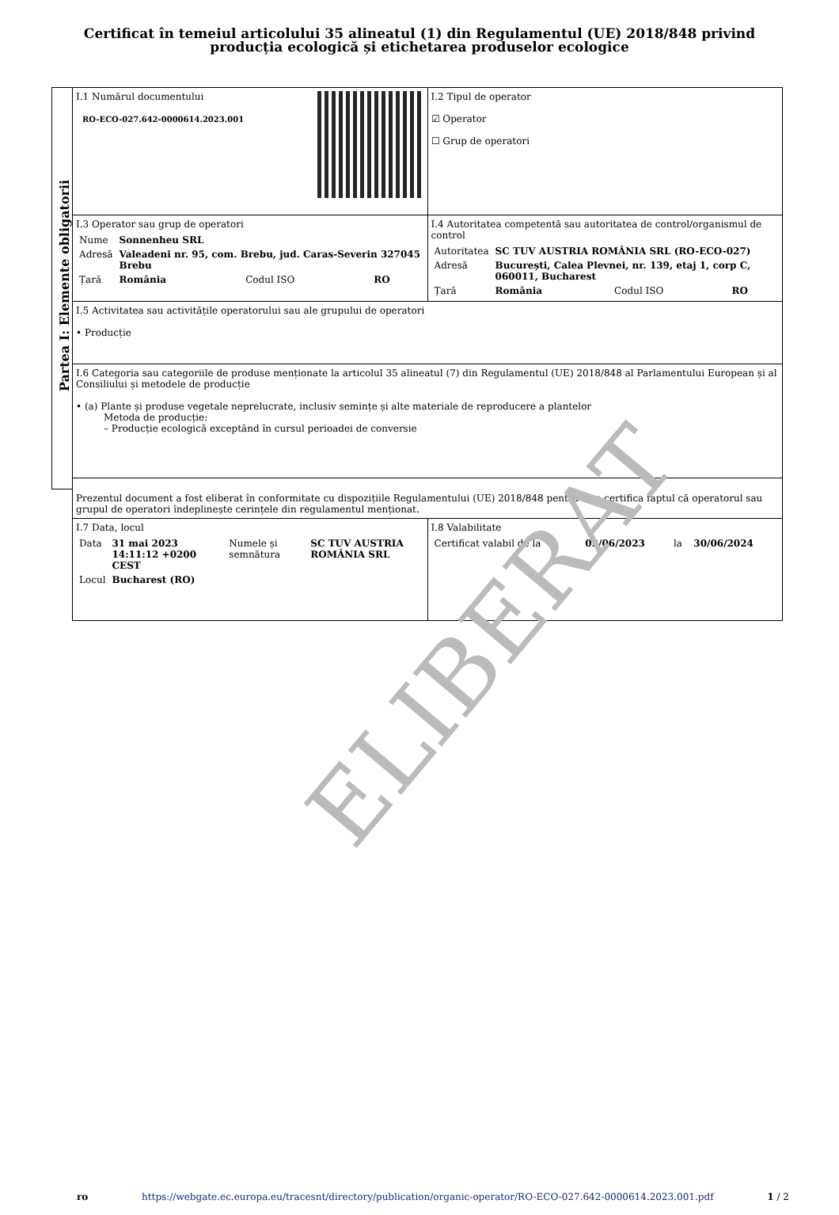Certificat în temeiul articolului 35 alineatul (1) din Regulamentul (UE) 2018/848 privind producția ecologică și etichetarea produselor ecologice
Partea I: Elemente obligatorii
| I.1 Numărul documentului RO-ECO-027.642-0000614.2023.001 | I.2 Tipul de operator ☑ Operator ☐ Grup de operatori |
| I.3 Operator sau grup de operatori / Nume / Sonnenheu SRL / / / / Adresă / Valeadeni nr. 95, com. Brebu, jud. Caras-Severin 327045 Brebu / / / / Țară / România / Codul ISO / RO / | I.4 Autoritatea competentă sau autoritatea de control/organismul de control / Autoritatea / SC TUV AUSTRIA ROMÂNIA SRL (RO-ECO-027) / / / / Adresă / București, Calea Plevnei, nr. 139, etaj 1, corp C, 060011, Bucharest / / / / Țară / România / Codul ISO / RO / |
| I.5 Activitatea sau activitățile operatorului sau ale grupului de operatori • Producție | |
| I.6 Categoria sau categoriile de produse menționate la articolul 35 alineatul (7) din Regulamentul (UE) 2018/848 al Parlamentului European și al Consiliului și metodele de producție • (a) Plante și produse vegetale neprelucrate, inclusiv semințe și alte materiale de reproducere a plantelor Metoda de producție: – Producție ecologică exceptând în cursul perioadei de conversie | |
| Prezentul document a fost eliberat în conformitate cu dispozițiile Regulamentului (UE) 2018/848 pentru a se certifica faptul că operatorul sau grupul de operatori îndeplinește cerințele din regulamentul menționat. | |
| I.7 Data, locul / Data / 31 mai 2023 14:11:12 +0200 CEST / Numele și semnătura / SC TUV AUSTRIA ROMÂNIA SRL / / Locul / Bucharest (RO) / / / | I.8 Valabilitate / Certificat valabil de la / 02/06/2023 / la / 30/06/2024 / |
ELIBERAT
ro https://webgate.ec.europa.eu/tracesnt/directory/publication/organic-operator/RO-ECO-027.642-0000614.2023.001.pdf 1 / 2